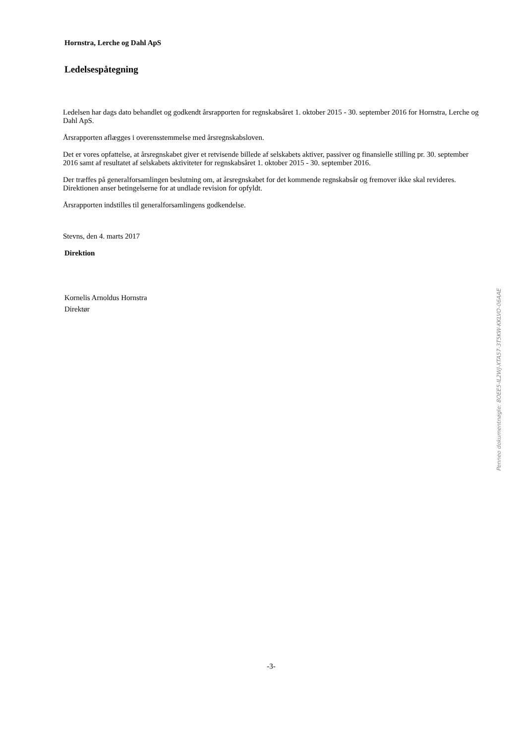Hornstra, Lerche og Dahl ApS
Ledelsespåtegning
Ledelsen har dags dato behandlet og godkendt årsrapporten for regnskabsåret 1. oktober 2015 - 30. september 2016 for Hornstra, Lerche og Dahl ApS.
Årsrapporten aflægges i overensstemmelse med årsregnskabsloven.
Det er vores opfattelse, at årsregnskabet giver et retvisende billede af selskabets aktiver, passiver og finansielle stilling pr. 30. september 2016 samt af resultatet af selskabets aktiviteter for regnskabsåret 1. oktober 2015 - 30. september 2016.
Der træffes på generalforsamlingen beslutning om, at årsregnskabet for det kommende regnskabsår og fremover ikke skal revideres. Direktionen anser betingelserne for at undlade revision for opfyldt.
Årsrapporten indstilles til generalforsamlingens godkendelse.
Stevns, den 4. marts 2017
Direktion
Kornelis Arnoldus Hornstra
Direktør
-3-
Penneo dokumentnøgle: 8OEE5-IL2WJ-XTA57-3T5KW-KKLVO-06AAE